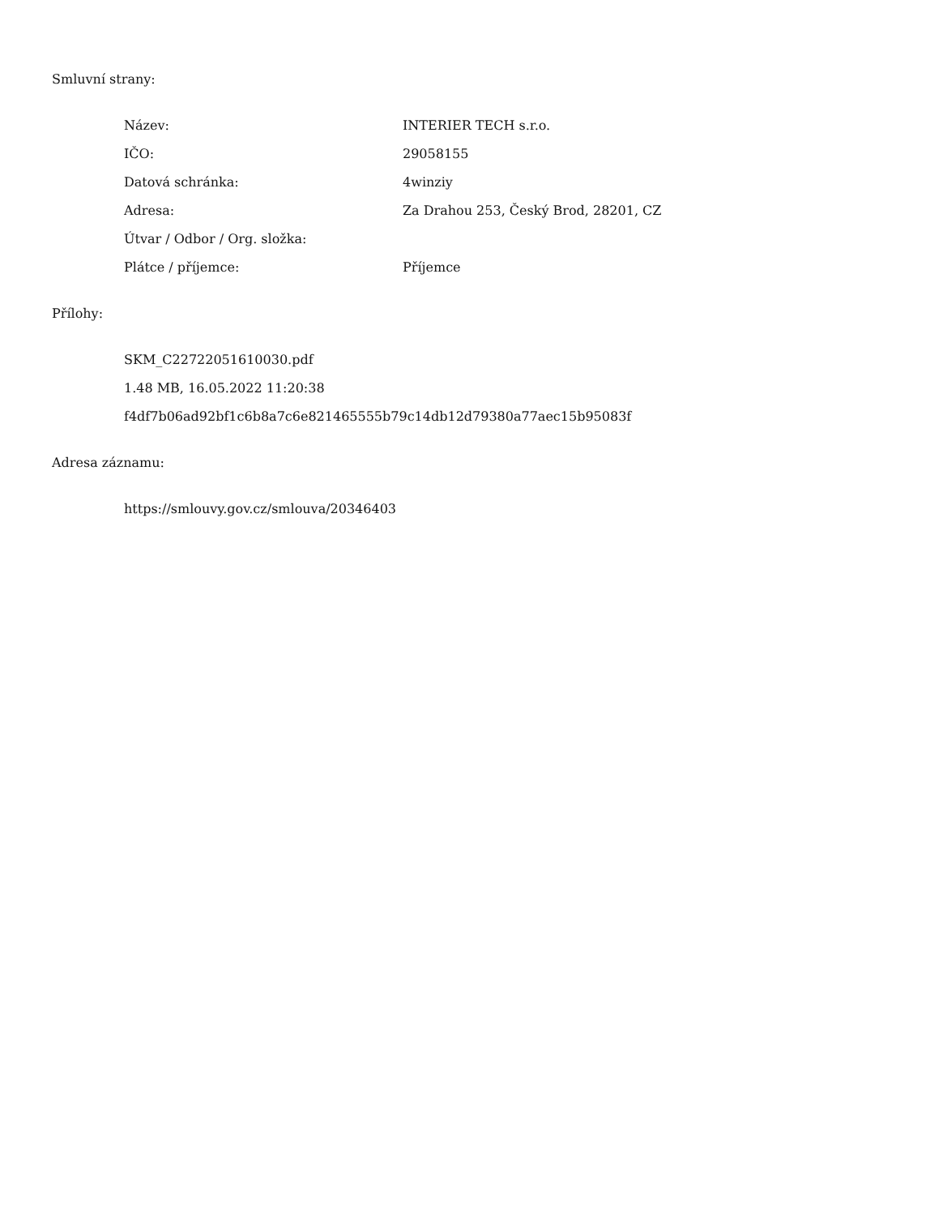Smluvní strany:
| Název: | INTERIER TECH s.r.o. |
| IČO: | 29058155 |
| Datová schránka: | 4winziy |
| Adresa: | Za Drahou 253, Český Brod, 28201, CZ |
| Útvar / Odbor / Org. složka: | |
| Plátce / příjemce: | Příjemce |
Přílohy:
SKM_C22722051610030.pdf
1.48 MB, 16.05.2022 11:20:38
f4df7b06ad92bf1c6b8a7c6e821465555b79c14db12d79380a77aec15b95083f
Adresa záznamu:
https://smlouvy.gov.cz/smlouva/20346403